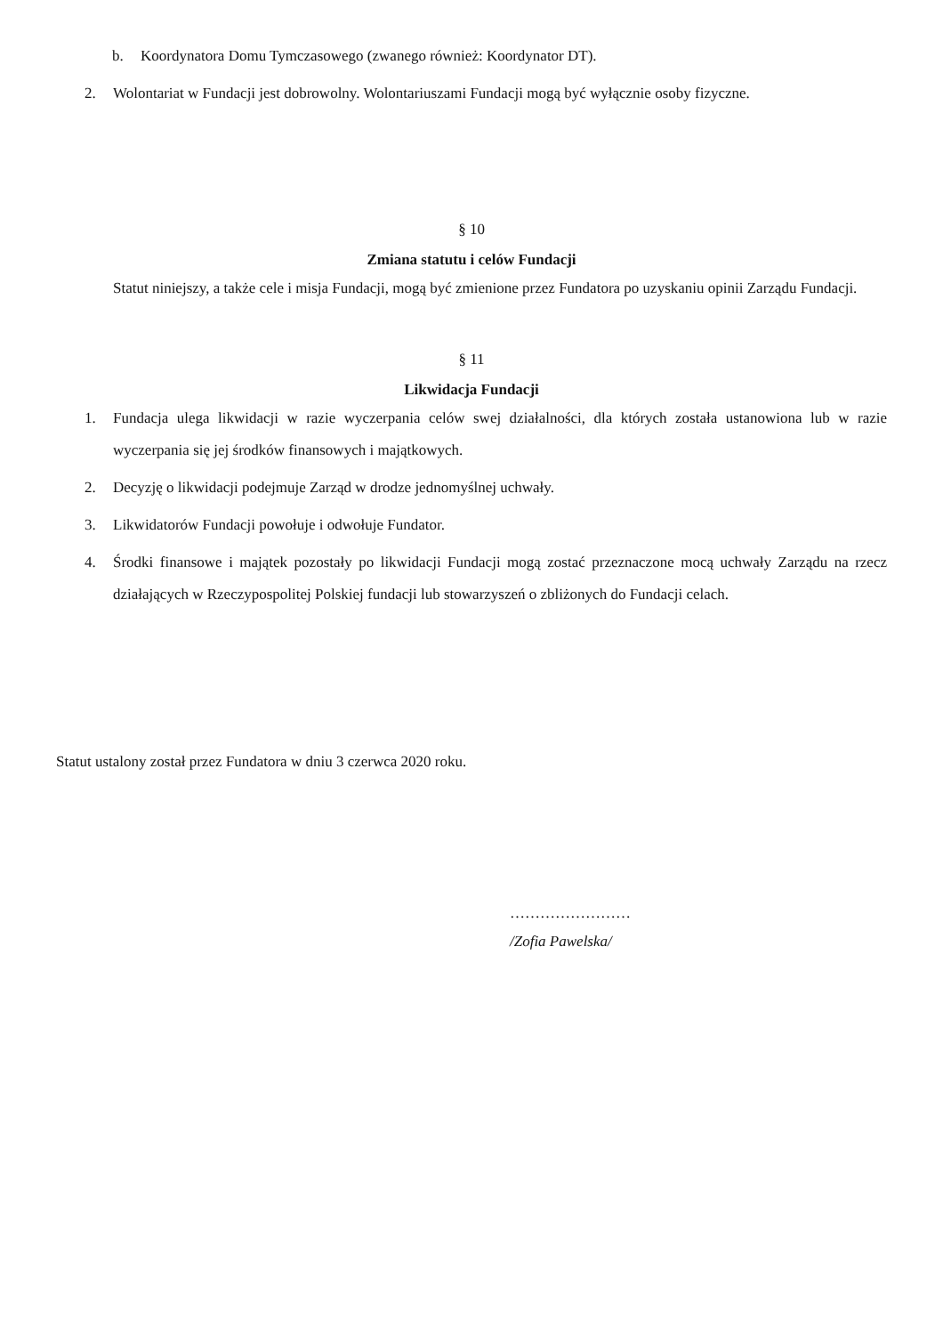b. Koordynatora Domu Tymczasowego (zwanego również: Koordynator DT).
2. Wolontariat w Fundacji jest dobrowolny. Wolontariuszami Fundacji mogą być wyłącznie osoby fizyczne.
§ 10
Zmiana statutu i celów Fundacji
Statut niniejszy, a także cele i misja Fundacji, mogą być zmienione przez Fundatora po uzyskaniu opinii Zarządu Fundacji.
§ 11
Likwidacja Fundacji
1. Fundacja ulega likwidacji w razie wyczerpania celów swej działalności, dla których została ustanowiona lub w razie wyczerpania się jej środków finansowych i majątkowych.
2. Decyzję o likwidacji podejmuje Zarząd w drodze jednomyślnej uchwały.
3. Likwidatorów Fundacji powołuje i odwołuje Fundator.
4. Środki finansowe i majątek pozostały po likwidacji Fundacji mogą zostać przeznaczone mocą uchwały Zarządu na rzecz działających w Rzeczypospolitej Polskiej fundacji lub stowarzyszeń o zbliżonych do Fundacji celach.
Statut ustalony został przez Fundatora w dniu 3 czerwca 2020 roku.
……………………
/Zofia Pawelska/